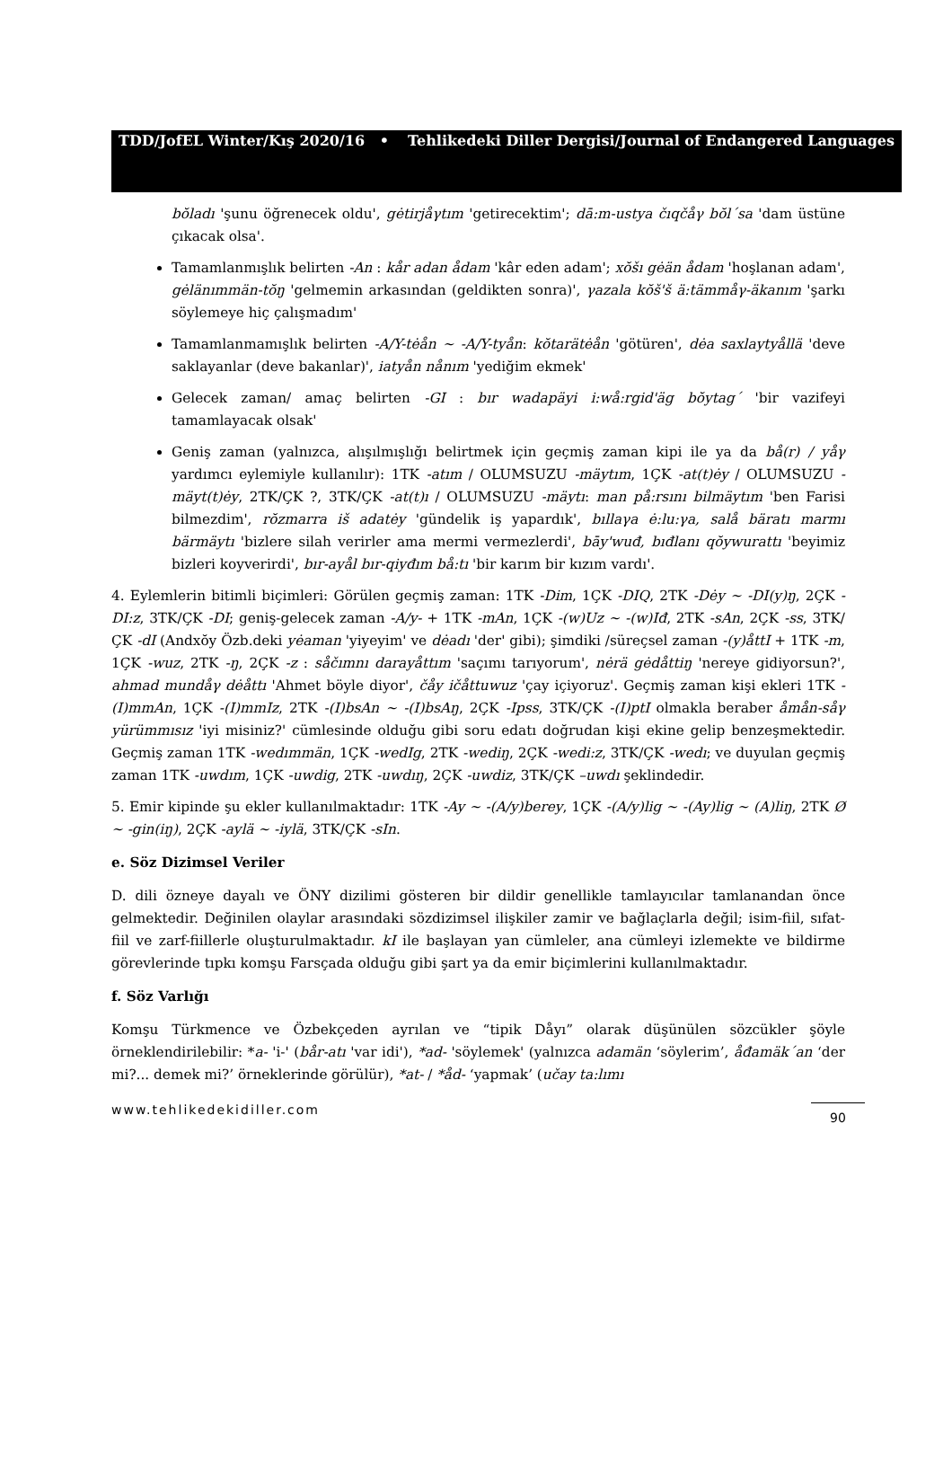TDD/JofEL Winter/Kış 2020/16 • Tehlikedeki Diller Dergisi/Journal of Endangered Languages
bŏladı 'şunu öğrenecek oldu', gėtirjåγtım 'getirecektim'; dā:m-ustya čıqčåγ bŏl´sa 'dam üstüne çıkacak olsa'.
Tamamlanmışlık belirten -An : kår adan ådam 'kâr eden adam'; xŏšı gėän ådam 'hoşlanan adam', gėlänımmän-tŏŋ 'gelmemin arkasından (geldikten sonra)', γazala kŏš'š ä:tämmåγ-äkanım 'şarkı söylemeye hiç çalışmadım'
Tamamlanmamışlık belirten -A/Y-tėån ~ -A/Y-tyån: kŏtarätėån 'götüren', dėa saxlaytyållä 'deve saklayanlar (deve bakanlar)', iatyån nånım 'yediğim ekmek'
Gelecek zaman/ amaç belirten -GI : bır wadapäyi i:wå:rgid'äg bŏytag´ 'bir vazifeyi tamamlayacak olsak'
Geniş zaman (yalnızca, alışılmışlığı belirtmek için geçmiş zaman kipi ile ya da bå(r) / yåγ yardımcı eylemiyle kullanılır): 1TK -atım / OLUMSUZU -mäytım, 1ÇK -at(t)ėy / OLUMSUZU -mäyt(t)ėy, 2TK/ÇK ?, 3TK/ÇK -at(t)ı / OLUMSUZU -mäytı: man på:rsını bilmäytım 'ben Farisi bilmezdim', rŏzmarra iš adatėy 'gündelik iş yapardık', bıllaγa ė:lu:γa, salå bäratı marmı bärmäytı 'bizlere silah verirler ama mermi vermezlerdi', bāy'wuđ, bıđlanı qŏywurattı 'beyimiz bizleri koyverirdi', bır-ayål bır-qiyđım bå:tı 'bir karım bir kızım vardı'.
4. Eylemlerin bitimli biçimleri: Görülen geçmiş zaman: 1TK -Dim, 1ÇK -DIQ, 2TK -Dėy ~ -DI(y)ŋ, 2ÇK -DI:z, 3TK/ÇK -DI; geniş-gelecek zaman -A/y- + 1TK -mAn, 1ÇK -(w)Uz ~ -(w)Iđ, 2TK -sAn, 2ÇK -ss, 3TK/ÇK -dI (Andxŏy Özb.deki yėaman 'yiyeyim' ve dėadı 'der' gibi); şimdiki /süreçsel zaman -(y)åttI + 1TK -m, 1ÇK -wuz, 2TK -ŋ, 2ÇK -z : såčımnı darayåttım 'saçımı tarıyorum', nėrä gėdåttiŋ 'nereye gidiyorsun?', ahmad mundåγ dėåttı 'Ahmet böyle diyor', čåy ičåttuwuz 'çay içiyoruz'. Geçmiş zaman kişi ekleri 1TK -(I)mmAn, 1ÇK -(I)mmIz, 2TK -(I)bsAn ~ -(I)bsAŋ, 2ÇK -Ipss, 3TK/ÇK -(I)ptI olmakla beraber åmån-såγ yürümmısız 'iyi misiniz?' cümlesinde olduğu gibi soru edatı doğrudan kişi ekine gelip benzeşmektedir. Geçmiş zaman 1TK -wedımmän, 1ÇK -wedIg, 2TK -wediŋ, 2ÇK -wedi:z, 3TK/ÇK -wedı; ve duyulan geçmiş zaman 1TK -uwdım, 1ÇK -uwdig, 2TK -uwdıŋ, 2ÇK -uwdiz, 3TK/ÇK –uwdı şeklindedir.
5. Emir kipinde şu ekler kullanılmaktadır: 1TK -Ay ~ -(A/y)berey, 1ÇK -(A/y)lig ~ -(Ay)lig ~ (A)liŋ, 2TK Ø ~ -gin(iŋ), 2ÇK -aylä ~ -iylä, 3TK/ÇK -sIn.
e. Söz Dizimsel Veriler
D. dili özneye dayalı ve ÖNY dizilimi gösteren bir dildir genellikle tamlayıcılar tamlanandan önce gelmektedir. Değinilen olaylar arasındaki sözdizimsel ilişkiler zamir ve bağlaçlarla değil; isim-fiil, sıfat-fiil ve zarf-fiillerle oluşturulmaktadır. kI ile başlayan yan cümleler, ana cümleyi izlemekte ve bildirme görevlerinde tıpkı komşu Farsçada olduğu gibi şart ya da emir biçimlerini kullanılmaktadır.
f. Söz Varlığı
Komşu Türkmence ve Özbekçeden ayrılan ve “tipik Dåyı” olarak düşünülen sözcükler şöyle örneklendirilebilir: *a- 'i-' (bår-atı 'var idi'), *ad- 'söylemek' (yalnızca adamän ‘söylerim’, åđamäk´an ‘der mi?... demek mi?’ örneklerinde görülür), *at- / *åd- ‘yapmak’ (učay ta:lımı
www.tehlikedekidiller.com 90